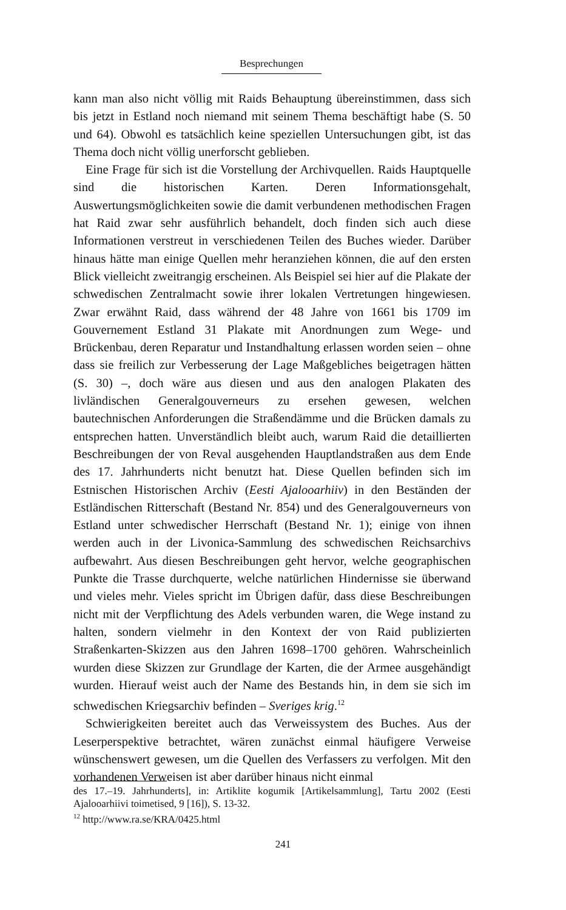Besprechungen
kann man also nicht völlig mit Raids Behauptung übereinstimmen, dass sich bis jetzt in Estland noch niemand mit seinem Thema beschäftigt habe (S. 50 und 64). Obwohl es tatsächlich keine speziellen Untersuchungen gibt, ist das Thema doch nicht völlig unerforscht geblieben.
Eine Frage für sich ist die Vorstellung der Archivquellen. Raids Hauptquelle sind die historischen Karten. Deren Informationsgehalt, Auswertungsmöglichkeiten sowie die damit verbundenen methodischen Fragen hat Raid zwar sehr ausführlich behandelt, doch finden sich auch diese Informationen verstreut in verschiedenen Teilen des Buches wieder. Darüber hinaus hätte man einige Quellen mehr heranziehen können, die auf den ersten Blick vielleicht zweitrangig erscheinen. Als Beispiel sei hier auf die Plakate der schwedischen Zentralmacht sowie ihrer lokalen Vertretungen hingewiesen. Zwar erwähnt Raid, dass während der 48 Jahre von 1661 bis 1709 im Gouvernement Estland 31 Plakate mit Anordnungen zum Wege- und Brückenbau, deren Reparatur und Instandhaltung erlassen worden seien – ohne dass sie freilich zur Verbesserung der Lage Maßgebliches beigetragen hätten (S. 30) –, doch wäre aus diesen und aus den analogen Plakaten des livländischen Generalgouverneurs zu ersehen gewesen, welchen bautechnischen Anforderungen die Straßendämme und die Brücken damals zu entsprechen hatten. Unverständlich bleibt auch, warum Raid die detaillierten Beschreibungen der von Reval ausgehenden Hauptlandstraßen aus dem Ende des 17. Jahrhunderts nicht benutzt hat. Diese Quellen befinden sich im Estnischen Historischen Archiv (Eesti Ajalooarhiiv) in den Beständen der Estländischen Ritterschaft (Bestand Nr. 854) und des Generalgouverneurs von Estland unter schwedischer Herrschaft (Bestand Nr. 1); einige von ihnen werden auch in der Livonica-Sammlung des schwedischen Reichsarchivs aufbewahrt. Aus diesen Beschreibungen geht hervor, welche geographischen Punkte die Trasse durchquerte, welche natürlichen Hindernisse sie überwand und vieles mehr. Vieles spricht im Übrigen dafür, dass diese Beschreibungen nicht mit der Verpflichtung des Adels verbunden waren, die Wege instand zu halten, sondern vielmehr in den Kontext der von Raid publizierten Straßenkarten-Skizzen aus den Jahren 1698–1700 gehören. Wahrscheinlich wurden diese Skizzen zur Grundlage der Karten, die der Armee ausgehändigt wurden. Hierauf weist auch der Name des Bestands hin, in dem sie sich im schwedischen Kriegsarchiv befinden – Sveriges krig.<sup>12</sup>
Schwierigkeiten bereitet auch das Verweissystem des Buches. Aus der Leserperspektive betrachtet, wären zunächst einmal häufigere Verweise wünschenswert gewesen, um die Quellen des Verfassers zu verfolgen. Mit den vorhandenen Verweisen ist aber darüber hinaus nicht einmal
des 17.–19. Jahrhunderts], in: Artiklite kogumik [Artikelsammlung], Tartu 2002 (Eesti Ajalooarhiivi toimetised, 9 [16]), S. 13-32.
<sup>12</sup> http://www.ra.se/KRA/0425.html
241